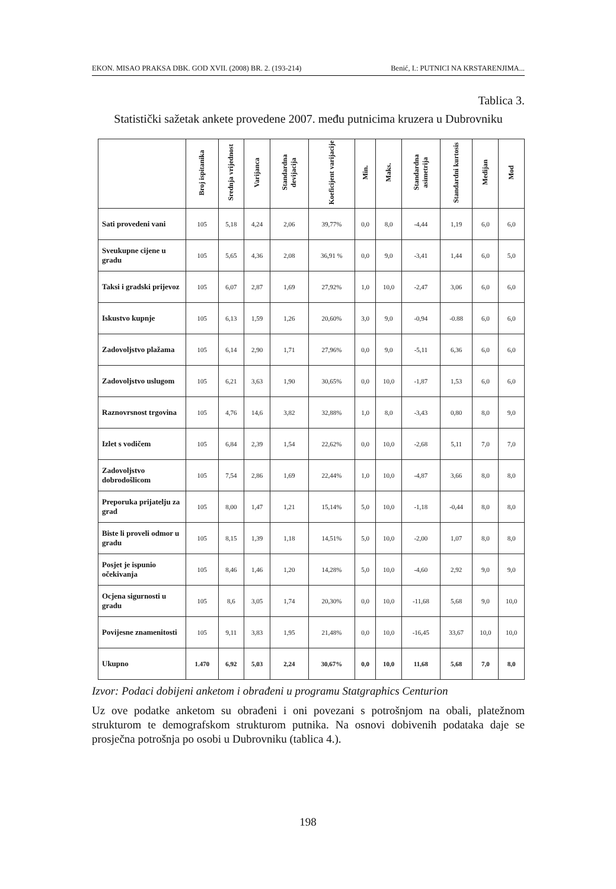EKON. MISAO PRAKSA DBK. GOD XVII. (2008) BR. 2. (193-214) Benić, I.: PUTNICI NA KRSTARENJIMA...
Tablica 3.
Statistički sažetak ankete provedene 2007. među putnicima kruzera u Dubrovniku
| | Broj ispitanika | Srednja vrijednost | Varijanca | Standardna devijacija | Koeficijent varijacije | Min. | Maks. | Standardna asimetrija | Standardni kurtosis | Medijan | Mod |
| --- | --- | --- | --- | --- | --- | --- | --- | --- | --- | --- | --- |
| Sati provedeni vani | 105 | 5,18 | 4,24 | 2,06 | 39,77% | 0,0 | 8,0 | -4,44 | 1,19 | 6,0 | 6,0 |
| Sveukupne cijene u gradu | 105 | 5,65 | 4,36 | 2,08 | 36,91 % | 0,0 | 9,0 | -3,41 | 1,44 | 6,0 | 5,0 |
| Taksi i gradski prijevoz | 105 | 6,07 | 2,87 | 1,69 | 27,92% | 1,0 | 10,0 | -2,47 | 3,06 | 6,0 | 6,0 |
| Iskustvo kupnje | 105 | 6,13 | 1,59 | 1,26 | 20,60% | 3,0 | 9,0 | -0,94 | -0.88 | 6,0 | 6,0 |
| Zadovoljstvo plažama | 105 | 6,14 | 2,90 | 1,71 | 27,96% | 0,0 | 9,0 | -5,11 | 6,36 | 6,0 | 6,0 |
| Zadovoljstvo uslugom | 105 | 6,21 | 3,63 | 1,90 | 30,65% | 0,0 | 10,0 | -1,87 | 1,53 | 6,0 | 6,0 |
| Raznovrsnost trgovina | 105 | 4,76 | 14,6 | 3,82 | 32,88% | 1,0 | 8,0 | -3,43 | 0,80 | 8,0 | 9,0 |
| Izlet s vodičem | 105 | 6,84 | 2,39 | 1,54 | 22,62% | 0,0 | 10,0 | -2,68 | 5,11 | 7,0 | 7,0 |
| Zadovoljstvo dobrodošlicom | 105 | 7,54 | 2,86 | 1,69 | 22,44% | 1,0 | 10,0 | -4,87 | 3,66 | 8,0 | 8,0 |
| Preporuka prijatelju za grad | 105 | 8,00 | 1,47 | 1,21 | 15,14% | 5,0 | 10,0 | -1,18 | -0,44 | 8,0 | 8,0 |
| Biste li proveli odmor u gradu | 105 | 8,15 | 1,39 | 1,18 | 14,51% | 5,0 | 10,0 | -2,00 | 1,07 | 8,0 | 8,0 |
| Posjet je ispunio očekivanja | 105 | 8,46 | 1,46 | 1,20 | 14,28% | 5,0 | 10,0 | -4,60 | 2,92 | 9,0 | 9,0 |
| Ocjena sigurnosti u gradu | 105 | 8,6 | 3,05 | 1,74 | 20,30% | 0,0 | 10,0 | -11,68 | 5,68 | 9,0 | 10,0 |
| Povijesne znamenitosti | 105 | 9,11 | 3,83 | 1,95 | 21,48% | 0,0 | 10,0 | -16,45 | 33,67 | 10,0 | 10,0 |
| Ukupno | 1.470 | 6,92 | 5,03 | 2,24 | 30,67% | 0,0 | 10,0 | 11,68 | 5,68 | 7,0 | 8,0 |
Izvor: Podaci dobijeni anketom i obrađeni u programu Statgraphics Centurion
Uz ove podatke anketom su obrađeni i oni povezani s potrošnjom na obali, platežnom strukturom te demografskom strukturom putnika. Na osnovi dobivenih podataka daje se prosječna potrošnja po osobi u Dubrovniku (tablica 4.).
198